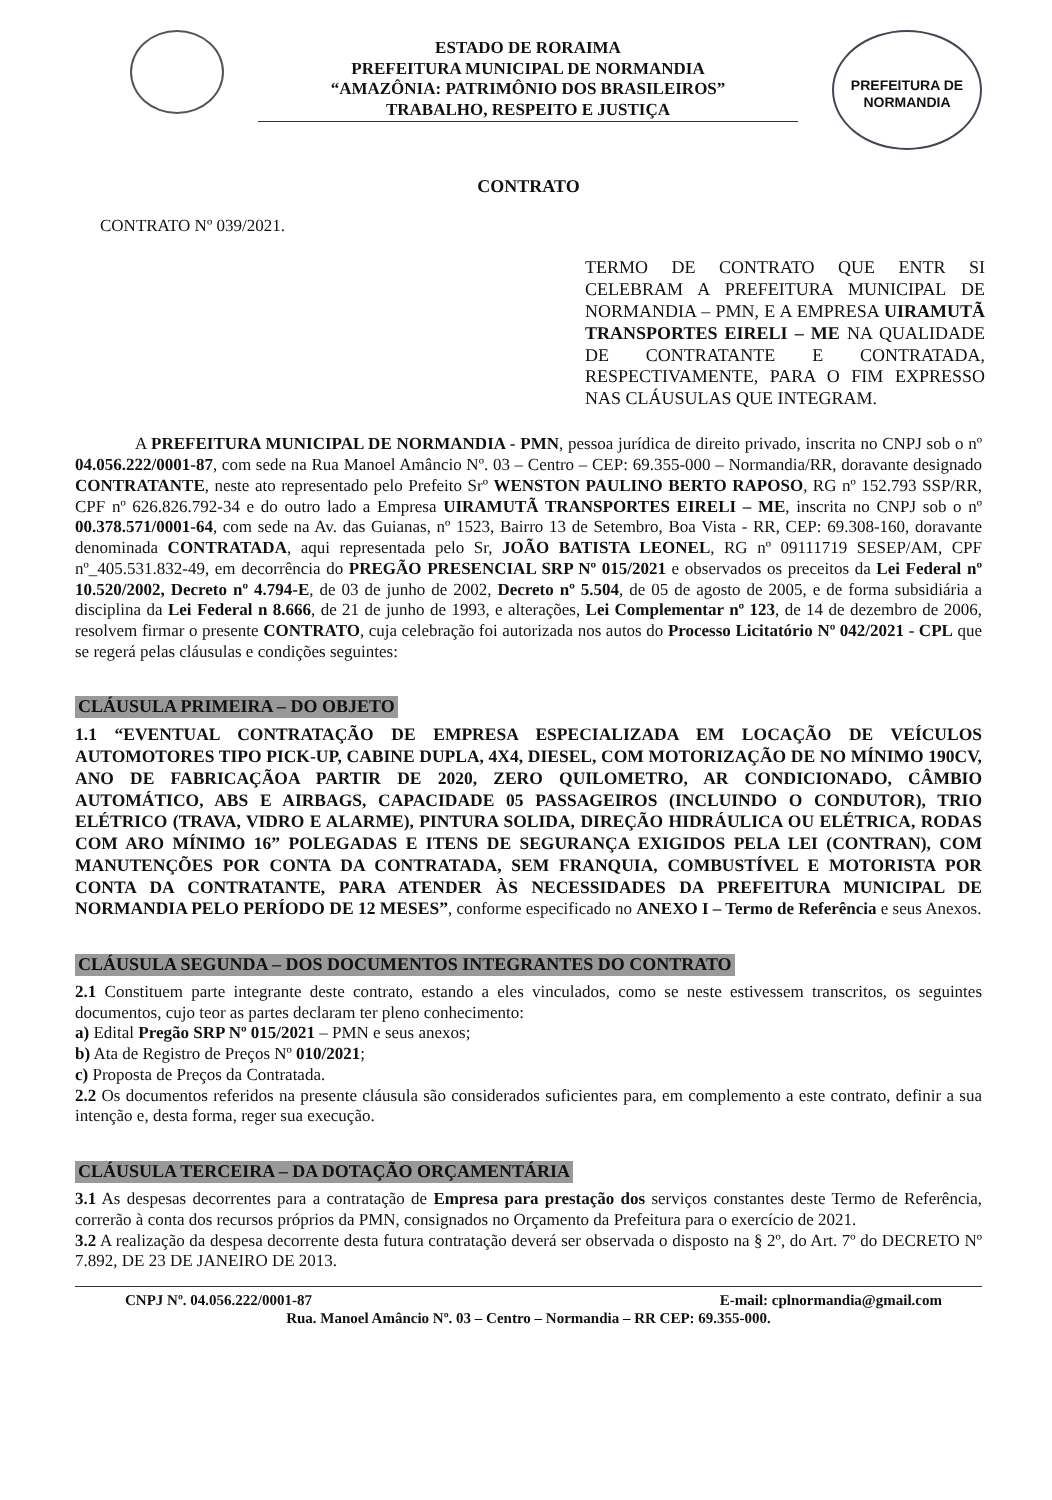ESTADO DE RORAIMA
PREFEITURA MUNICIPAL DE NORMANDIA
“AMAZÔNIA: PATRIMÔNIO DOS BRASILEIROS”
TRABALHO, RESPEITO E JUSTIÇA
PREFEITURA DE
NORMANDIA
CONTRATO
CONTRATO Nº 039/2021.
TERMO DE CONTRATO QUE ENTR SI CELEBRAM A PREFEITURA MUNICIPAL DE NORMANDIA – PMN, E A EMPRESA UIRAMUTÃ TRANSPORTES EIRELI – ME NA QUALIDADE DE CONTRATANTE E CONTRATADA, RESPECTIVAMENTE, PARA O FIM EXPRESSO NAS CLÁUSULAS QUE INTEGRAM.
A PREFEITURA MUNICIPAL DE NORMANDIA - PMN, pessoa jurídica de direito privado, inscrita no CNPJ sob o nº 04.056.222/0001-87, com sede na Rua Manoel Amâncio Nº. 03 – Centro – CEP: 69.355-000 – Normandia/RR, doravante designado CONTRATANTE, neste ato representado pelo Prefeito Srº WENSTON PAULINO BERTO RAPOSO, RG nº 152.793 SSP/RR, CPF nº 626.826.792-34 e do outro lado a Empresa UIRAMUTÃ TRANSPORTES EIRELI – ME, inscrita no CNPJ sob o nº 00.378.571/0001-64, com sede na Av. das Guianas, nº 1523, Bairro 13 de Setembro, Boa Vista - RR, CEP: 69.308-160, doravante denominada CONTRATADA, aqui representada pelo Sr, JOÃO BATISTA LEONEL, RG nº 09111719 SESEP/AM, CPF nº_405.531.832-49, em decorrência do PREGÃO PRESENCIAL SRP Nº 015/2021 e observados os preceitos da Lei Federal nº 10.520/2002, Decreto nº 4.794-E, de 03 de junho de 2002, Decreto nº 5.504, de 05 de agosto de 2005, e de forma subsidiária a disciplina da Lei Federal n 8.666, de 21 de junho de 1993, e alterações, Lei Complementar nº 123, de 14 de dezembro de 2006, resolvem firmar o presente CONTRATO, cuja celebração foi autorizada nos autos do Processo Licitatório Nº 042/2021 - CPL que se regerá pelas cláusulas e condições seguintes:
CLÁUSULA PRIMEIRA – DO OBJETO
1.1 “EVENTUAL CONTRATAÇÃO DE EMPRESA ESPECIALIZADA EM LOCAÇÃO DE VEÍCULOS AUTOMOTORES TIPO PICK-UP, CABINE DUPLA, 4X4, DIESEL, COM MOTORIZAÇÃO DE NO MÍNIMO 190CV, ANO DE FABRICAÇÃOA PARTIR DE 2020, ZERO QUILOMETRO, AR CONDICIONADO, CÂMBIO AUTOMÁTICO, ABS E AIRBAGS, CAPACIDADE 05 PASSAGEIROS (INCLUINDO O CONDUTOR), TRIO ELÉTRICO (TRAVA, VIDRO E ALARME), PINTURA SOLIDA, DIREÇÃO HIDRÁULICA OU ELÉTRICA, RODAS COM ARO MÍNIMO 16” POLEGADAS E ITENS DE SEGURANÇA EXIGIDOS PELA LEI (CONTRAN), COM MANUTENÇÕES POR CONTA DA CONTRATADA, SEM FRANQUIA, COMBUSTÍVEL E MOTORISTA POR CONTA DA CONTRATANTE, PARA ATENDER ÀS NECESSIDADES DA PREFEITURA MUNICIPAL DE NORMANDIA PELO PERÍODO DE 12 MESES”, conforme especificado no ANEXO I – Termo de Referência e seus Anexos.
CLÁUSULA SEGUNDA – DOS DOCUMENTOS INTEGRANTES DO CONTRATO
2.1 Constituem parte integrante deste contrato, estando a eles vinculados, como se neste estivessem transcritos, os seguintes documentos, cujo teor as partes declaram ter pleno conhecimento:
a) Edital Pregão SRP Nº 015/2021 – PMN e seus anexos;
b) Ata de Registro de Preços Nº 010/2021;
c) Proposta de Preços da Contratada.
2.2 Os documentos referidos na presente cláusula são considerados suficientes para, em complemento a este contrato, definir a sua intenção e, desta forma, reger sua execução.
CLÁUSULA TERCEIRA – DA DOTAÇÃO ORÇAMENTÁRIA
3.1 As despesas decorrentes para a contratação de Empresa para prestação dos serviços constantes deste Termo de Referência, correrão à conta dos recursos próprios da PMN, consignados no Orçamento da Prefeitura para o exercício de 2021.
3.2 A realização da despesa decorrente desta futura contratação deverá ser observada o disposto na § 2º, do Art. 7º do DECRETO Nº 7.892, DE 23 DE JANEIRO DE 2013.
CNPJ Nº. 04.056.222/0001-87 E-mail: cplnormandia@gmail.com
Rua. Manoel Amâncio Nº. 03 – Centro – Normandia – RR CEP: 69.355-000.